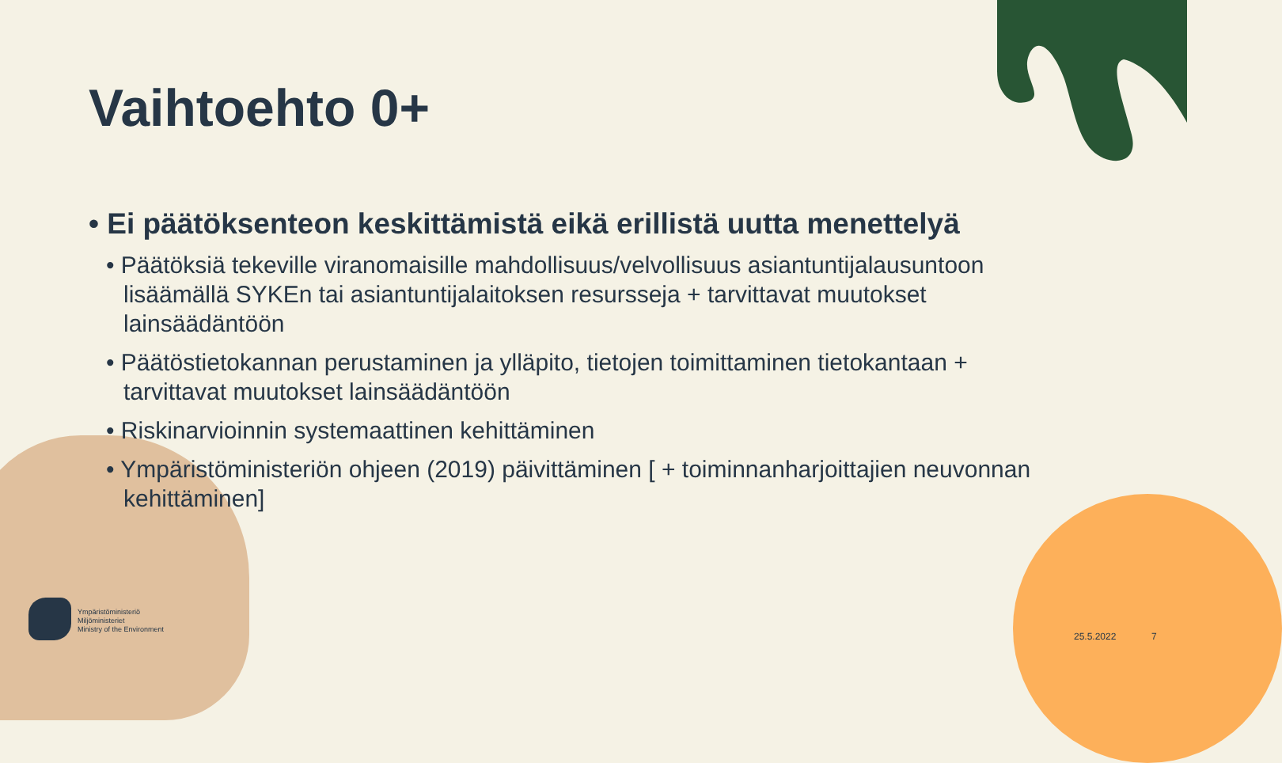Vaihtoehto 0+
• Ei päätöksenteon keskittämistä eikä erillistä uutta menettelyä
• Päätöksiä tekeville viranomaisille mahdollisuus/velvollisuus asiantuntijalausuntoon lisäämällä SYKEn tai asiantuntijalaitoksen resursseja + tarvittavat muutokset lainsäädäntöön
• Päätöstietokannan perustaminen ja ylläpito, tietojen toimittaminen tietokantaan + tarvittavat muutokset lainsäädäntöön
• Riskinarvioinnin systemaattinen kehittäminen
• Ympäristöministeriön ohjeen (2019) päivittäminen [ + toiminnanharjoittajien neuvonnan kehittäminen]
Ympäristöministeriö
Miljöministeriet
Ministry of the Environment
25.5.2022 7